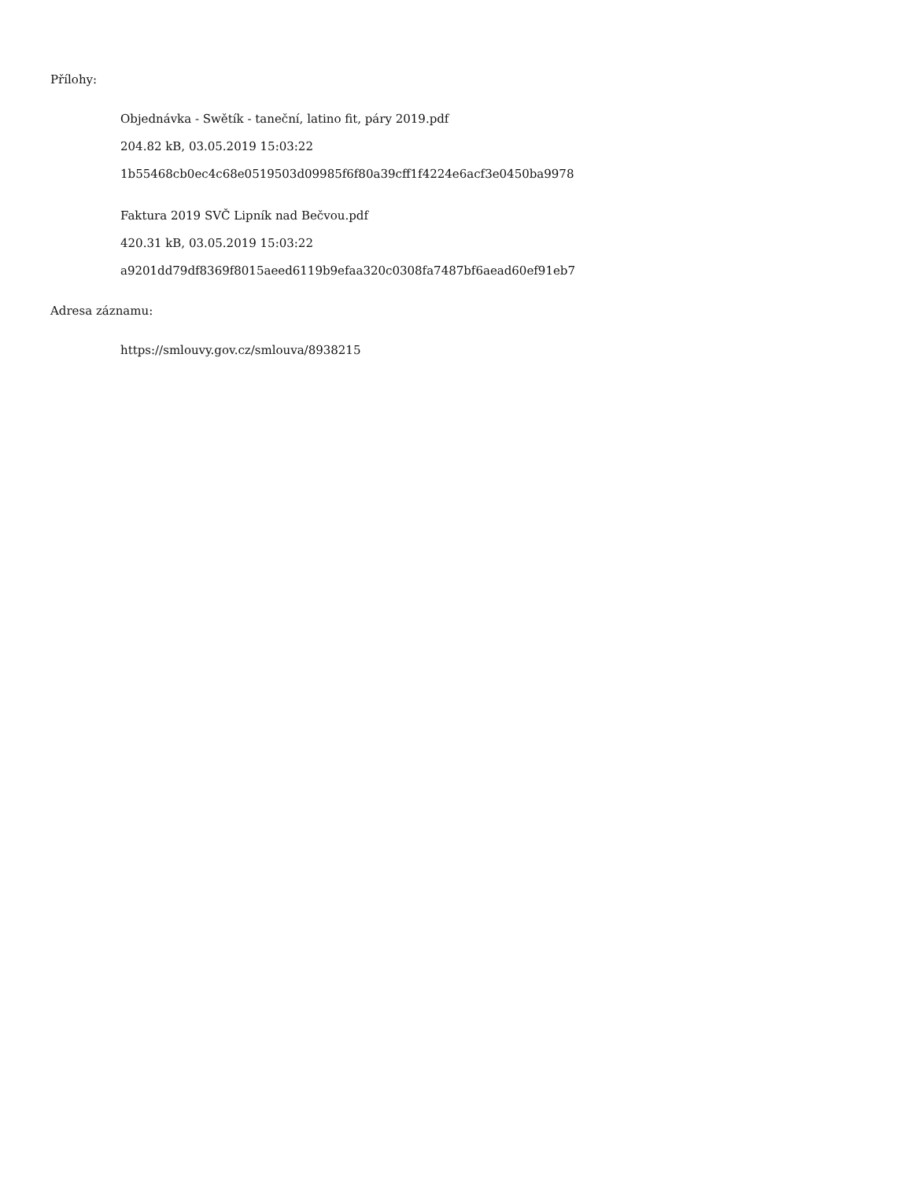Přílohy:
Objednávka - Swětík - taneční, latino fit, páry 2019.pdf
204.82 kB, 03.05.2019 15:03:22
1b55468cb0ec4c68e0519503d09985f6f80a39cff1f4224e6acf3e0450ba9978
Faktura 2019 SVČ Lipník nad Bečvou.pdf
420.31 kB, 03.05.2019 15:03:22
a9201dd79df8369f8015aeed6119b9efaa320c0308fa7487bf6aead60ef91eb7
Adresa záznamu:
https://smlouvy.gov.cz/smlouva/8938215